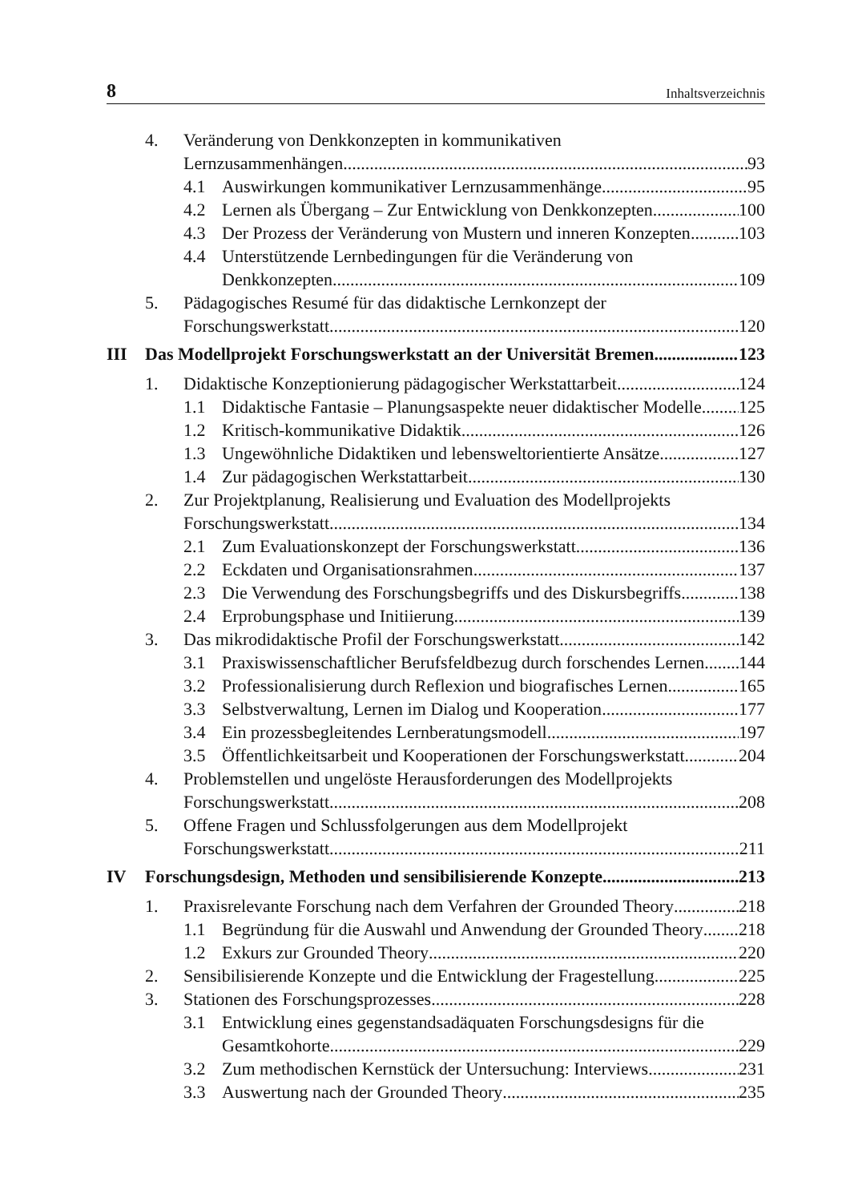8 Inhaltsverzeichnis
4. Veränderung von Denkkonzepten in kommunikativen
Lernzusammenhängen 93
4.1 Auswirkungen kommunikativer Lernzusammenhänge 95
4.2 Lernen als Übergang – Zur Entwicklung von Denkkonzepten 100
4.3 Der Prozess der Veränderung von Mustern und inneren Konzepten 103
4.4 Unterstützende Lernbedingungen für die Veränderung von
Denkkonzepten 109
5. Pädagogisches Resumé für das didaktische Lernkonzept der
Forschungswerkstatt 120
III Das Modellprojekt Forschungswerkstatt an der Universität Bremen 123
1. Didaktische Konzeptionierung pädagogischer Werkstattarbeit 124
1.1 Didaktische Fantasie – Planungsaspekte neuer didaktischer Modelle 125
1.2 Kritisch-kommunikative Didaktik 126
1.3 Ungewöhnliche Didaktiken und lebensweltorientierte Ansätze 127
1.4 Zur pädagogischen Werkstattarbeit 130
2. Zur Projektplanung, Realisierung und Evaluation des Modellprojekts
Forschungswerkstatt 134
2.1 Zum Evaluationskonzept der Forschungswerkstatt 136
2.2 Eckdaten und Organisationsrahmen 137
2.3 Die Verwendung des Forschungsbegriffs und des Diskursbegriffs 138
2.4 Erprobungsphase und Initiierung 139
3. Das mikrodidaktische Profil der Forschungswerkstatt 142
3.1 Praxiswissenschaftlicher Berufsfeldbezug durch forschendes Lernen 144
3.2 Professionalisierung durch Reflexion und biografisches Lernen 165
3.3 Selbstverwaltung, Lernen im Dialog und Kooperation 177
3.4 Ein prozessbegleitendes Lernberatungsmodell 197
3.5 Öffentlichkeitsarbeit und Kooperationen der Forschungswerkstatt 204
4. Problemstellen und ungelöste Herausforderungen des Modellprojekts
Forschungswerkstatt 208
5. Offene Fragen und Schlussfolgerungen aus dem Modellprojekt
Forschungswerkstatt 211
IV Forschungsdesign, Methoden und sensibilisierende Konzepte 213
1. Praxisrelevante Forschung nach dem Verfahren der Grounded Theory 218
1.1 Begründung für die Auswahl und Anwendung der Grounded Theory 218
1.2 Exkurs zur Grounded Theory 220
2. Sensibilisierende Konzepte und die Entwicklung der Fragestellung 225
3. Stationen des Forschungsprozesses 228
3.1 Entwicklung eines gegenstandsadäquaten Forschungsdesigns für die
Gesamtkohorte 229
3.2 Zum methodischen Kernstück der Untersuchung: Interviews 231
3.3 Auswertung nach der Grounded Theory 235